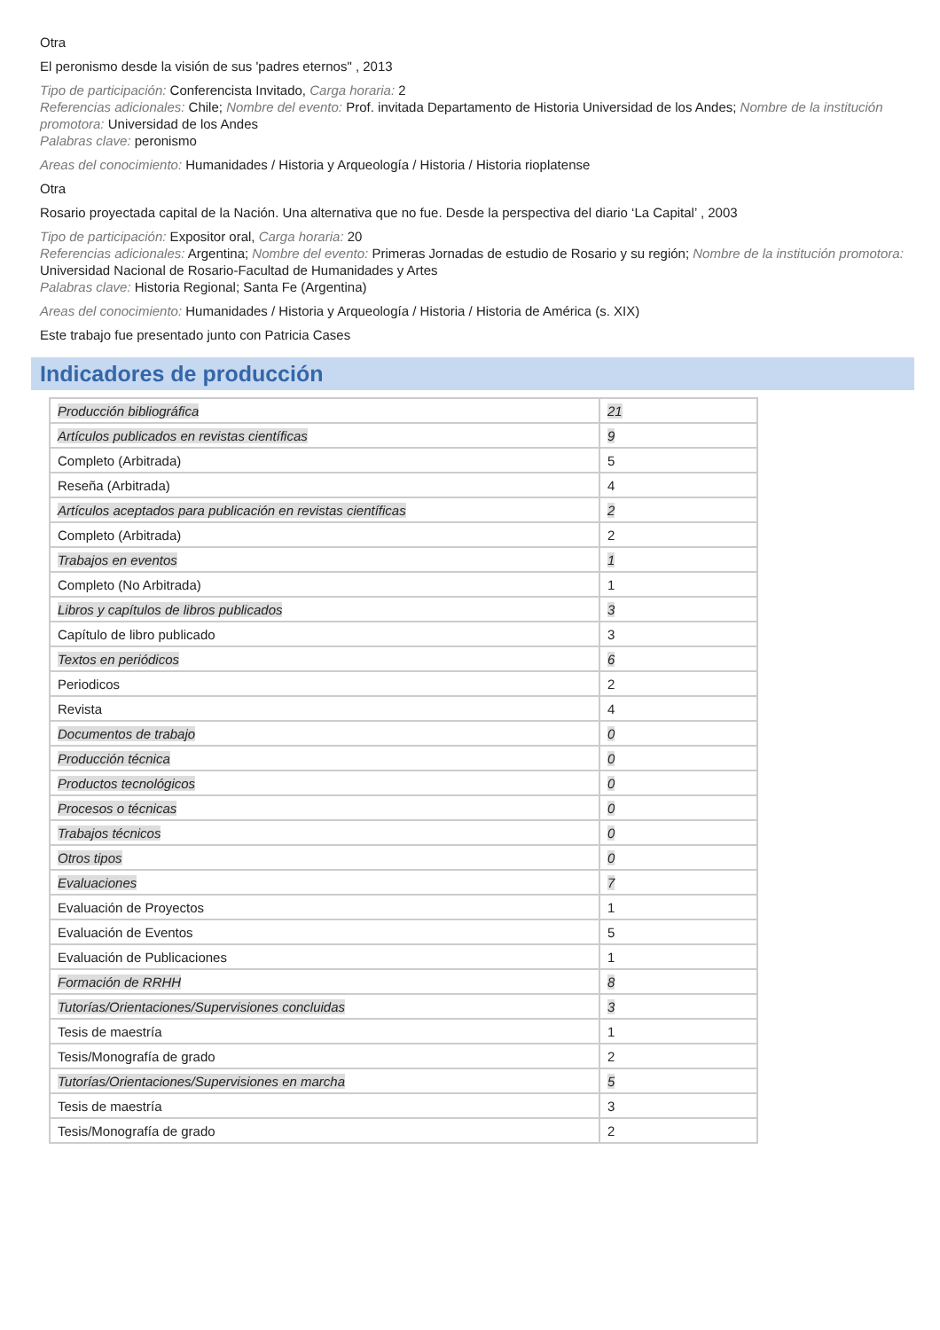Otra
El peronismo desde la visión de sus 'padres eternos" , 2013
Tipo de participación: Conferencista Invitado, Carga horaria: 2
Referencias adicionales: Chile; Nombre del evento: Prof. invitada Departamento de Historia Universidad de los Andes; Nombre de la institución promotora: Universidad de los Andes
Palabras clave: peronismo
Areas del conocimiento: Humanidades / Historia y Arqueología / Historia / Historia rioplatense
Otra
Rosario proyectada capital de la Nación. Una alternativa que no fue. Desde la perspectiva del diario ‘La Capital’ , 2003
Tipo de participación: Expositor oral, Carga horaria: 20
Referencias adicionales: Argentina; Nombre del evento: Primeras Jornadas de estudio de Rosario y su región; Nombre de la institución promotora: Universidad Nacional de Rosario-Facultad de Humanidades y Artes
Palabras clave: Historia Regional; Santa Fe (Argentina)
Areas del conocimiento: Humanidades / Historia y Arqueología / Historia / Historia de América (s. XIX)
Este trabajo fue presentado junto con Patricia Cases
Indicadores de producción
| Producción bibliográfica | 21 |
| Artículos publicados en revistas científicas | 9 |
| Completo (Arbitrada) | 5 |
| Reseña (Arbitrada) | 4 |
| Artículos aceptados para publicación en revistas científicas | 2 |
| Completo (Arbitrada) | 2 |
| Trabajos en eventos | 1 |
| Completo (No Arbitrada) | 1 |
| Libros y capítulos de libros publicados | 3 |
| Capítulo de libro publicado | 3 |
| Textos en periódicos | 6 |
| Periodicos | 2 |
| Revista | 4 |
| Documentos de trabajo | 0 |
| Producción técnica | 0 |
| Productos tecnológicos | 0 |
| Procesos o técnicas | 0 |
| Trabajos técnicos | 0 |
| Otros tipos | 0 |
| Evaluaciones | 7 |
| Evaluación de Proyectos | 1 |
| Evaluación de Eventos | 5 |
| Evaluación de Publicaciones | 1 |
| Formación de RRHH | 8 |
| Tutorías/Orientaciones/Supervisiones concluidas | 3 |
| Tesis de maestría | 1 |
| Tesis/Monografía de grado | 2 |
| Tutorías/Orientaciones/Supervisiones en marcha | 5 |
| Tesis de maestría | 3 |
| Tesis/Monografía de grado | 2 |